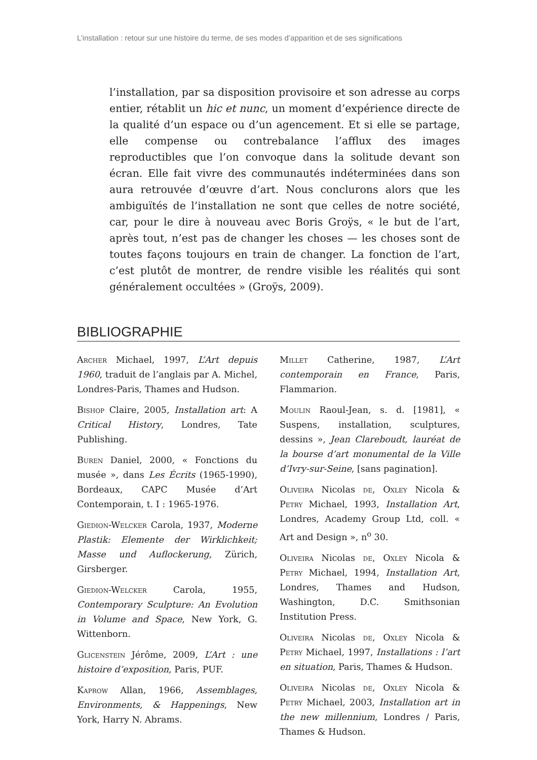L’installation : retour sur une histoire du terme, de ses modes d’apparition et de ses significations
l’installation, par sa disposition provisoire et son adresse au corps entier, rétablit un hic et nunc, un moment d’expérience directe de la qualité d’un espace ou d’un agencement. Et si elle se partage, elle compense ou contrebalance l’afflux des images reproductibles que l’on convoque dans la solitude devant son écran. Elle fait vivre des communautés indéterminées dans son aura retrouvée d’œuvre d’art. Nous conclurons alors que les ambiguïtés de l’installation ne sont que celles de notre société, car, pour le dire à nouveau avec Boris Groÿs, « le but de l’art, après tout, n’est pas de changer les choses — les choses sont de toutes façons toujours en train de changer. La fonction de l’art, c’est plutôt de montrer, de rendre visible les réalités qui sont généralement occultées » (Groÿs, 2009).
BIBLIOGRAPHIE
Archer Michael, 1997, L’Art depuis 1960, traduit de l’anglais par A. Michel, Londres-Paris, Thames and Hudson.
Bishop Claire, 2005, Installation art: A Critical History, Londres, Tate Publishing.
Buren Daniel, 2000, « Fonctions du musée », dans Les Écrits (1965-1990), Bordeaux, CAPC Musée d’Art Contemporain, t. I : 1965-1976.
Giedion-Welcker Carola, 1937, Moderne Plastik: Elemente der Wirklichkeit; Masse und Auflockerung, Zürich, Girsberger.
Giedion-Welcker Carola, 1955, Contemporary Sculpture: An Evolution in Volume and Space, New York, G. Wittenborn.
Glicenstein Jérôme, 2009, L’Art : une histoire d’exposition, Paris, PUF.
Kaprow Allan, 1966, Assemblages, Environments, & Happenings, New York, Harry N. Abrams.
Millet Catherine, 1987, L’Art contemporain en France, Paris, Flammarion.
Moulin Raoul-Jean, s. d. [1981], « Suspens, installation, sculptures, dessins », Jean Clareboudt, lauréat de la bourse d’art monumental de la Ville d’Ivry-sur-Seine, [sans pagination].
Oliveira Nicolas de, Oxley Nicola & Petry Michael, 1993, Installation Art, Londres, Academy Group Ltd, coll. « Art and Design », n<sup>o</sup> 30.
Oliveira Nicolas de, Oxley Nicola & Petry Michael, 1994, Installation Art, Londres, Thames and Hudson, Washington, D.C. Smithsonian Institution Press.
Oliveira Nicolas de, Oxley Nicola & Petry Michael, 1997, Installations : l’art en situation, Paris, Thames & Hudson.
Oliveira Nicolas de, Oxley Nicola & Petry Michael, 2003, Installation art in the new millennium, Londres / Paris, Thames & Hudson.